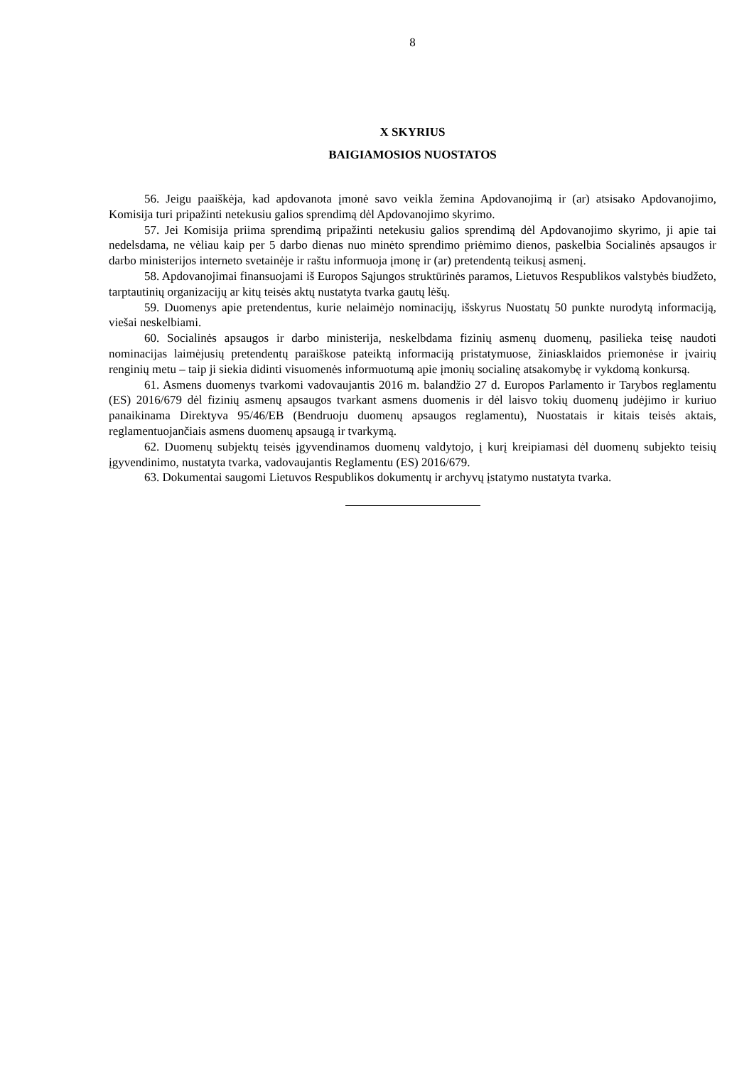8
X SKYRIUS
BAIGIAMOSIOS NUOSTATOS
56. Jeigu paaiškėja, kad apdovanota įmonė savo veikla žemina Apdovanojimą ir (ar) atsisako Apdovanojimo, Komisija turi pripažinti netekusiu galios sprendimą dėl Apdovanojimo skyrimo.
57. Jei Komisija priima sprendimą pripažinti netekusiu galios sprendimą dėl Apdovanojimo skyrimo, ji apie tai nedelsdama, ne vėliau kaip per 5 darbo dienas nuo minėto sprendimo priėmimo dienos, paskelbia Socialinės apsaugos ir darbo ministerijos interneto svetainėje ir raštu informuoja įmonę ir (ar) pretendentą teikusį asmenį.
58. Apdovanojimai finansuojami iš Europos Sąjungos struktūrinės paramos, Lietuvos Respublikos valstybės biudžeto, tarptautinių organizacijų ar kitų teisės aktų nustatyta tvarka gautų lėšų.
59. Duomenys apie pretendentus, kurie nelaimėjo nominacijų, išskyrus Nuostatų 50 punkte nurodytą informaciją, viešai neskelbiami.
60. Socialinės apsaugos ir darbo ministerija, neskelbdama fizinių asmenų duomenų, pasilieka teisę naudoti nominacijas laimėjusių pretendentų paraiškose pateiktą informaciją pristatymuose, žiniasklaidos priemonėse ir įvairių renginių metu – taip ji siekia didinti visuomenės informuotumą apie įmonių socialinę atsakomybę ir vykdomą konkursą.
61. Asmens duomenys tvarkomi vadovaujantis 2016 m. balandžio 27 d. Europos Parlamento ir Tarybos reglamentu (ES) 2016/679 dėl fizinių asmenų apsaugos tvarkant asmens duomenis ir dėl laisvo tokių duomenų judėjimo ir kuriuo panaikinama Direktyva 95/46/EB (Bendruoju duomenų apsaugos reglamentu), Nuostatais ir kitais teisės aktais, reglamentuojančiais asmens duomenų apsaugą ir tvarkymą.
62. Duomenų subjektų teisės įgyvendinamos duomenų valdytojo, į kurį kreipiamasi dėl duomenų subjekto teisių įgyvendinimo, nustatyta tvarka, vadovaujantis Reglamentu (ES) 2016/679.
63. Dokumentai saugomi Lietuvos Respublikos dokumentų ir archyvų įstatymo nustatyta tvarka.